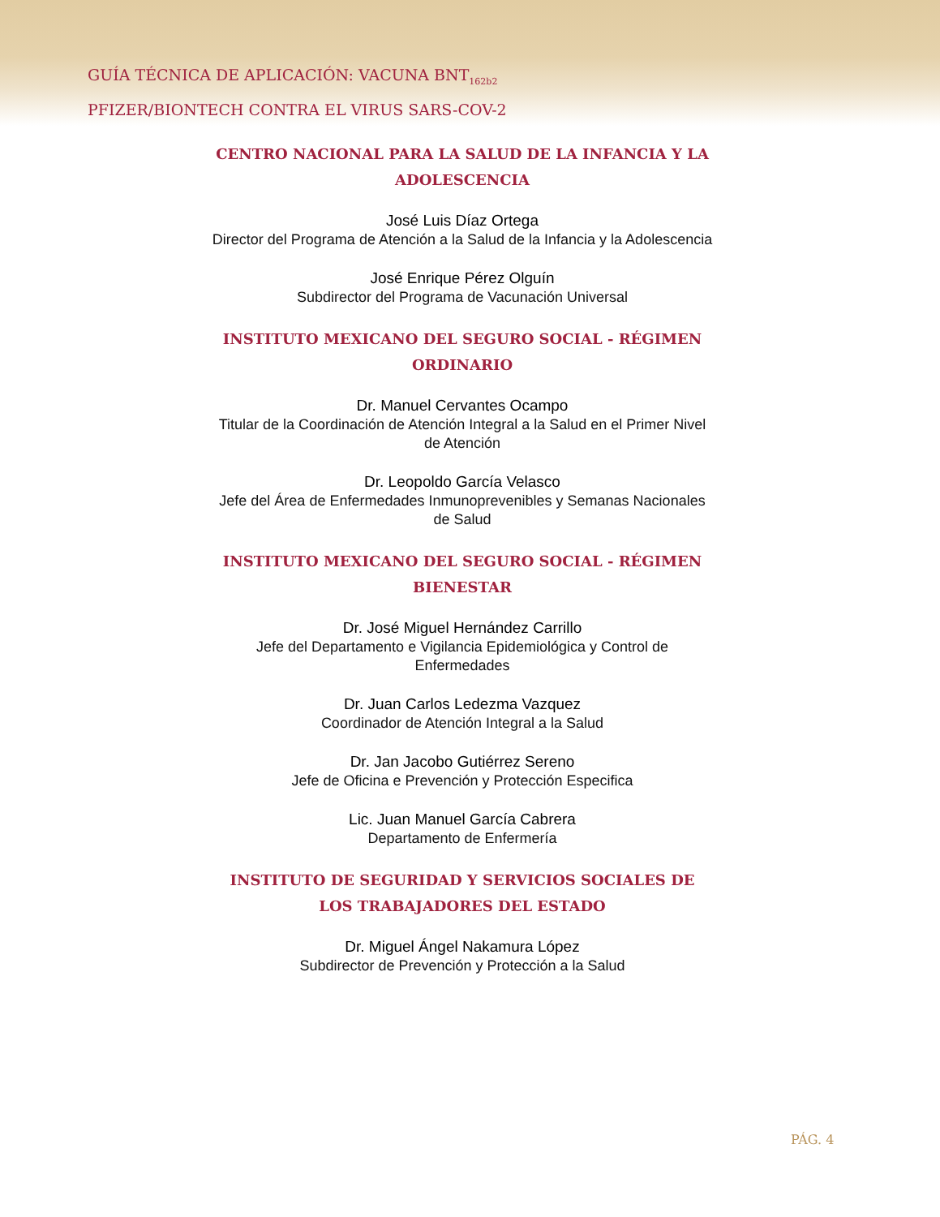GUÍA TÉCNICA DE APLICACIÓN: VACUNA BNT<sub>162b2</sub>
PFIZER/BIONTECH CONTRA EL VIRUS SARS-COV-2
CENTRO NACIONAL PARA LA SALUD DE LA INFANCIA Y LA ADOLESCENCIA
José Luis Díaz Ortega
Director del Programa de Atención a la Salud de la Infancia y la Adolescencia
José Enrique Pérez Olguín
Subdirector del Programa de Vacunación Universal
INSTITUTO MEXICANO DEL SEGURO SOCIAL - RÉGIMEN ORDINARIO
Dr. Manuel Cervantes Ocampo
Titular de la Coordinación de Atención Integral a la Salud en el Primer Nivel de Atención
Dr. Leopoldo García Velasco
Jefe del Área de Enfermedades Inmunoprevenibles y Semanas Nacionales de Salud
INSTITUTO MEXICANO DEL SEGURO SOCIAL - RÉGIMEN BIENESTAR
Dr. José Miguel Hernández Carrillo
Jefe del Departamento e Vigilancia Epidemiológica y Control de Enfermedades
Dr. Juan Carlos Ledezma Vazquez
Coordinador de Atención Integral a la Salud
Dr. Jan Jacobo Gutiérrez Sereno
Jefe de Oficina e Prevención y Protección Especifica
Lic. Juan Manuel García Cabrera
Departamento de Enfermería
INSTITUTO DE SEGURIDAD Y SERVICIOS SOCIALES DE LOS TRABAJADORES DEL ESTADO
Dr. Miguel Ángel Nakamura López
Subdirector de Prevención y Protección a la Salud
PÁG. 4